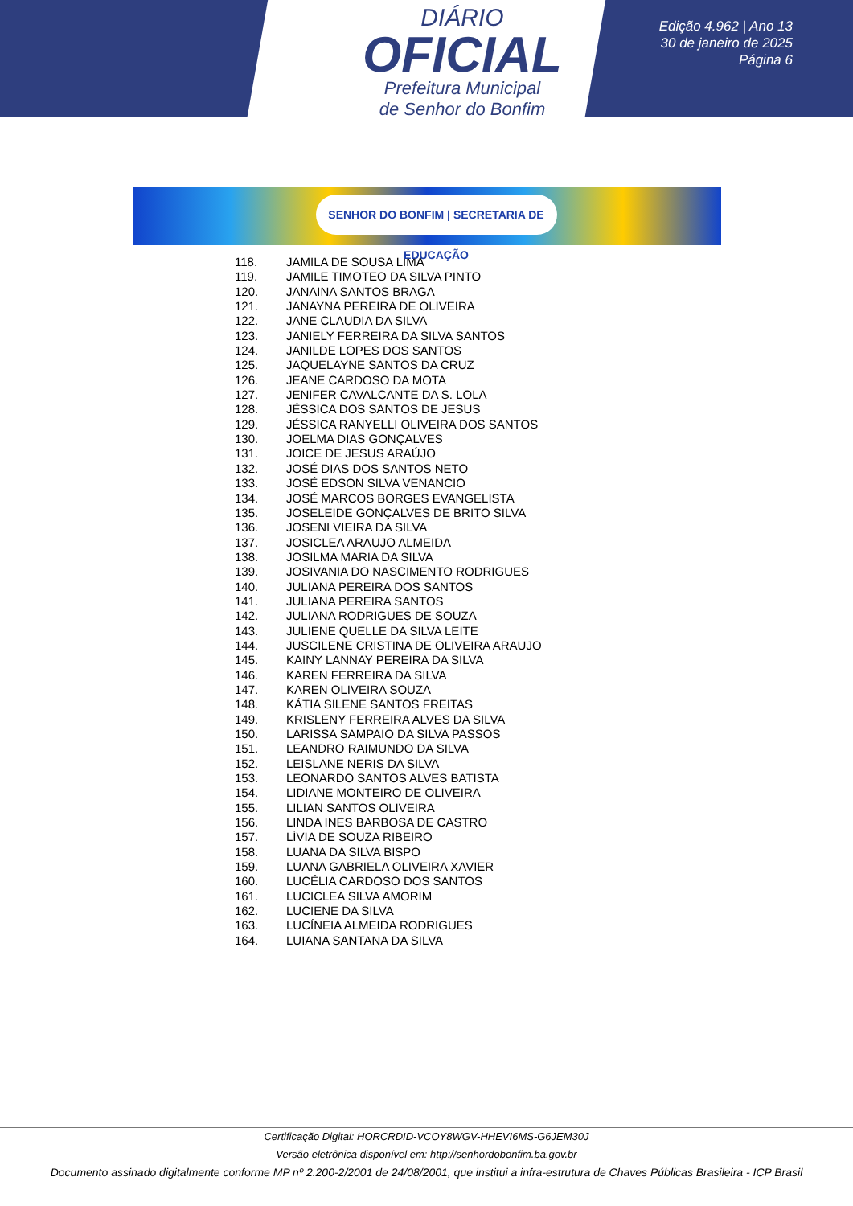DIÁRIO
OFICIAL
Prefeitura Municipal
de Senhor do Bonfim
Edição 4.962 | Ano 13
30 de janeiro de 2025
Página 6
SENHOR DO BONFIM | SECRETARIA DE EDUCAÇÃO
118. JAMILA DE SOUSA LIMA
119. JAMILE TIMOTEO DA SILVA PINTO
120. JANAINA SANTOS BRAGA
121. JANAYNA PEREIRA DE OLIVEIRA
122. JANE CLAUDIA DA SILVA
123. JANIELY FERREIRA DA SILVA SANTOS
124. JANILDE LOPES DOS SANTOS
125. JAQUELAYNE SANTOS DA CRUZ
126. JEANE CARDOSO DA MOTA
127. JENIFER CAVALCANTE DA S. LOLA
128. JÉSSICA DOS SANTOS DE JESUS
129. JÉSSICA RANYELLI OLIVEIRA DOS SANTOS
130. JOELMA DIAS GONÇALVES
131. JOICE DE JESUS ARAÚJO
132. JOSÉ DIAS DOS SANTOS NETO
133. JOSÉ EDSON SILVA VENANCIO
134. JOSÉ MARCOS BORGES EVANGELISTA
135. JOSELEIDE GONÇALVES DE BRITO SILVA
136. JOSENI VIEIRA DA SILVA
137. JOSICLEA ARAUJO ALMEIDA
138. JOSILMA MARIA DA SILVA
139. JOSIVANIA DO NASCIMENTO RODRIGUES
140. JULIANA PEREIRA DOS SANTOS
141. JULIANA PEREIRA SANTOS
142. JULIANA RODRIGUES DE SOUZA
143. JULIENE QUELLE DA SILVA LEITE
144. JUSCILENE CRISTINA DE OLIVEIRA ARAUJO
145. KAINY LANNAY PEREIRA DA SILVA
146. KAREN FERREIRA DA SILVA
147. KAREN OLIVEIRA SOUZA
148. KÁTIA SILENE SANTOS FREITAS
149. KRISLENY FERREIRA ALVES DA SILVA
150. LARISSA SAMPAIO DA SILVA PASSOS
151. LEANDRO RAIMUNDO DA SILVA
152. LEISLANE NERIS DA SILVA
153. LEONARDO SANTOS ALVES BATISTA
154. LIDIANE MONTEIRO DE OLIVEIRA
155. LILIAN SANTOS OLIVEIRA
156. LINDA INES BARBOSA DE CASTRO
157. LÍVIA DE SOUZA RIBEIRO
158. LUANA DA SILVA BISPO
159. LUANA GABRIELA OLIVEIRA XAVIER
160. LUCÉLIA CARDOSO DOS SANTOS
161. LUCICLEA SILVA AMORIM
162. LUCIENE DA SILVA
163. LUCÍNEIA ALMEIDA RODRIGUES
164. LUIANA SANTANA DA SILVA
Certificação Digital: HORCRDID-VCOY8WGV-HHEVI6MS-G6JEM30J
Versão eletrônica disponível em: http://senhordobonfim.ba.gov.br
Documento assinado digitalmente conforme MP nº 2.200-2/2001 de 24/08/2001, que institui a infra-estrutura de Chaves Públicas Brasileira - ICP Brasil